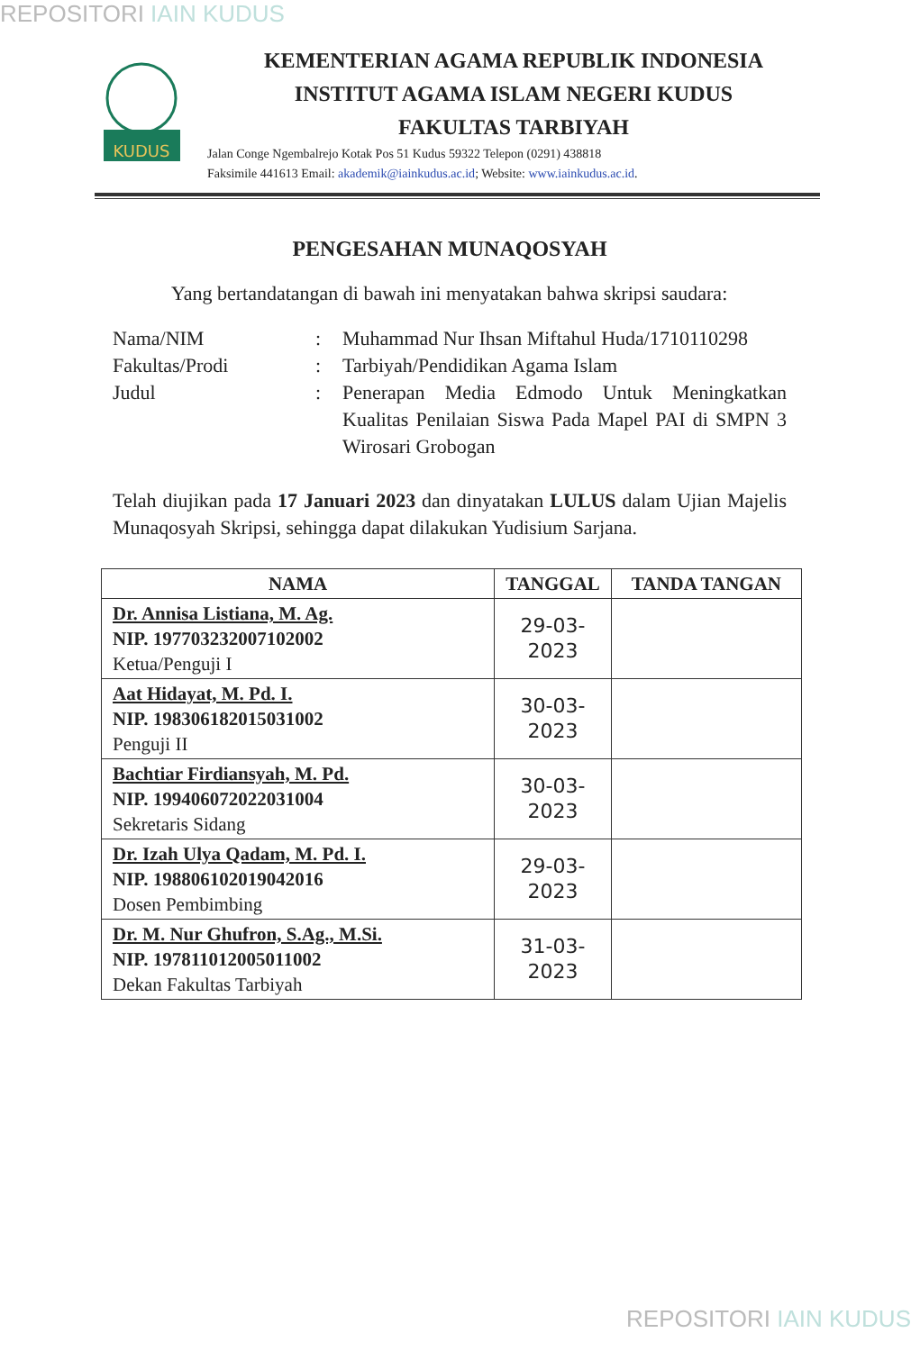REPOSITORI IAIN KUDUS
KUDUS
KEMENTERIAN AGAMA REPUBLIK INDONESIA
INSTITUT AGAMA ISLAM NEGERI KUDUS
FAKULTAS TARBIYAH
Jalan Conge Ngembalrejo Kotak Pos 51 Kudus 59322 Telepon (0291) 438818
Faksimile 441613 Email: akademik@iainkudus.ac.id; Website: www.iainkudus.ac.id.
PENGESAHAN MUNAQOSYAH
Yang bertandatangan di bawah ini menyatakan bahwa skripsi saudara:
Nama/NIM
:
Muhammad Nur Ihsan Miftahul Huda/1710110298
Fakultas/Prodi
:
Tarbiyah/Pendidikan Agama Islam
Judul
:
Penerapan Media Edmodo Untuk Meningkatkan Kualitas Penilaian Siswa Pada Mapel PAI di SMPN 3 Wirosari Grobogan
Telah diujikan pada 17 Januari 2023 dan dinyatakan LULUS dalam Ujian Majelis Munaqosyah Skripsi, sehingga dapat dilakukan Yudisium Sarjana.
| NAMA | TANGGAL | TANDA TANGAN |
| --- | --- | --- |
| Dr. Annisa Listiana, M. Ag. NIP. 197703232007102002 Ketua/Penguji I | 29-03-2023 | |
| Aat Hidayat, M. Pd. I. NIP. 198306182015031002 Penguji II | 30-03-2023 | |
| Bachtiar Firdiansyah, M. Pd. NIP. 199406072022031004 Sekretaris Sidang | 30-03-2023 | |
| Dr. Izah Ulya Qadam, M. Pd. I. NIP. 198806102019042016 Dosen Pembimbing | 29-03-2023 | |
| Dr. M. Nur Ghufron, S.Ag., M.Si. NIP. 197811012005011002 Dekan Fakultas Tarbiyah | 31-03-2023 | |
REPOSITORI IAIN KUDUS